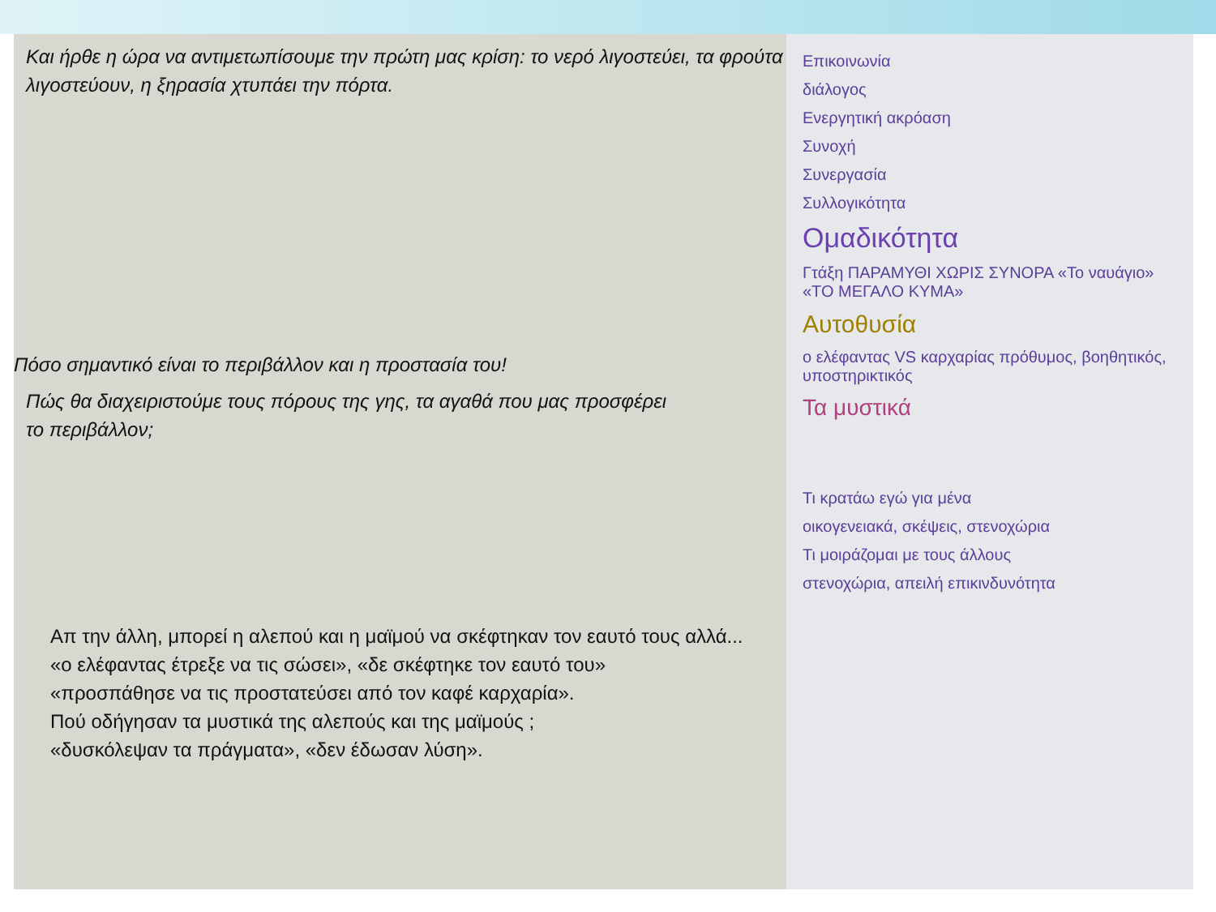Και ήρθε η ώρα να αντιμετωπίσουμε την πρώτη μας κρίση: το νερό λιγοστεύει, τα φρούτα λιγοστεύουν, η ξηρασία χτυπάει την πόρτα.
Πόσο σημαντικό είναι το περιβάλλον και η προστασία του!
Πώς θα διαχειριστούμε τους πόρους της γης, τα αγαθά που μας προσφέρει
το περιβάλλον;
Απ την άλλη, μπορεί η αλεπού και η μαϊμού να σκέφτηκαν τον εαυτό τους αλλά...
«ο ελέφαντας έτρεξε να τις σώσει», «δε σκέφτηκε τον εαυτό του»
«προσπάθησε να τις προστατεύσει από τον καφέ καρχαρία».
Πού οδήγησαν τα μυστικά της αλεπούς και της μαϊμούς ;
«δυσκόλεψαν τα πράγματα», «δεν έδωσαν λύση».
Επικοινωνία
διάλογος
Ενεργητική ακρόαση
Συνοχή
Συνεργασία
Συλλογικότητα
Ομαδικότητα
Γτάξη ΠΑΡΑΜΥΘΙ ΧΩΡΙΣ ΣΥΝΟΡΑ «Το ναυάγιο» «ΤΟ ΜΕΓΑΛΟ ΚΥΜΑ»
Αυτοθυσία
ο ελέφαντας VS καρχαρίας πρόθυμος, βοηθητικός, υποστηρικτικός
Τα μυστικά
Τι κρατάω εγώ για μένα
οικογενειακά, σκέψεις, στενοχώρια
Τι μοιράζομαι με τους άλλους
στενοχώρια, απειλή επικινδυνότητα